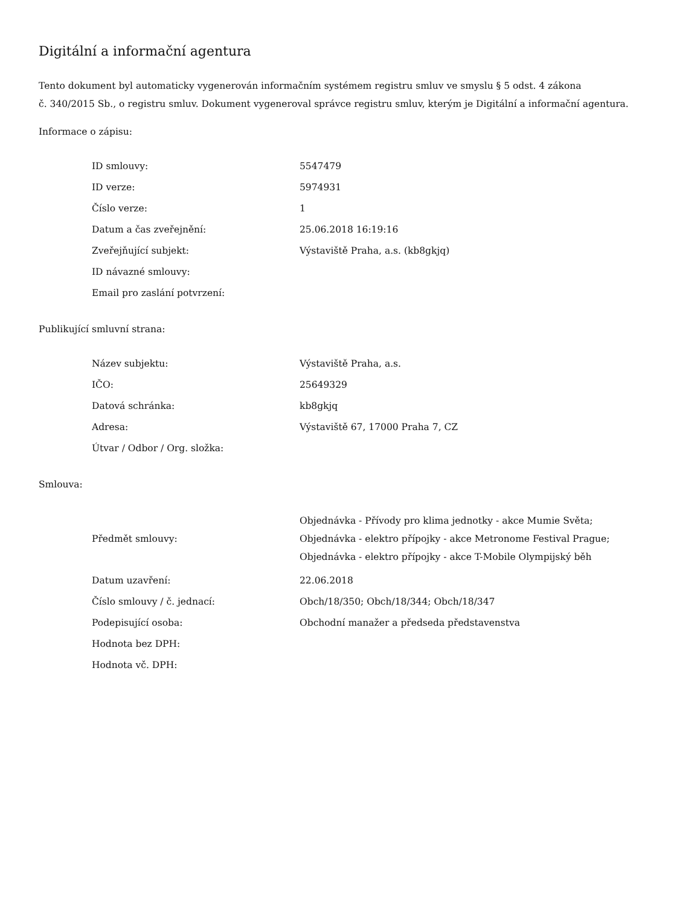Digitální a informační agentura
Tento dokument byl automaticky vygenerován informačním systémem registru smluv ve smyslu § 5 odst. 4 zákona
č. 340/2015 Sb., o registru smluv. Dokument vygeneroval správce registru smluv, kterým je Digitální a informační agentura.
Informace o zápisu:
| ID smlouvy: | 5547479 |
| ID verze: | 5974931 |
| Číslo verze: | 1 |
| Datum a čas zveřejnění: | 25.06.2018 16:19:16 |
| Zveřejňující subjekt: | Výstaviště Praha, a.s. (kb8gkjq) |
| ID návazné smlouvy: | |
| Email pro zaslání potvrzení: | |
Publikující smluvní strana:
| Název subjektu: | Výstaviště Praha, a.s. |
| IČO: | 25649329 |
| Datová schránka: | kb8gkjq |
| Adresa: | Výstaviště 67, 17000 Praha 7, CZ |
| Útvar / Odbor / Org. složka: | |
Smlouva:
| Předmět smlouvy: | Objednávka - Přívody pro klima jednotky - akce Mumie Světa; Objednávka - elektro přípojky - akce Metronome Festival Prague; Objednávka - elektro přípojky - akce T-Mobile Olympijský běh |
| Datum uzavření: | 22.06.2018 |
| Číslo smlouvy / č. jednací: | Obch/18/350; Obch/18/344; Obch/18/347 |
| Podepisující osoba: | Obchodní manažer a předseda představenstva |
| Hodnota bez DPH: | |
| Hodnota vč. DPH: | |